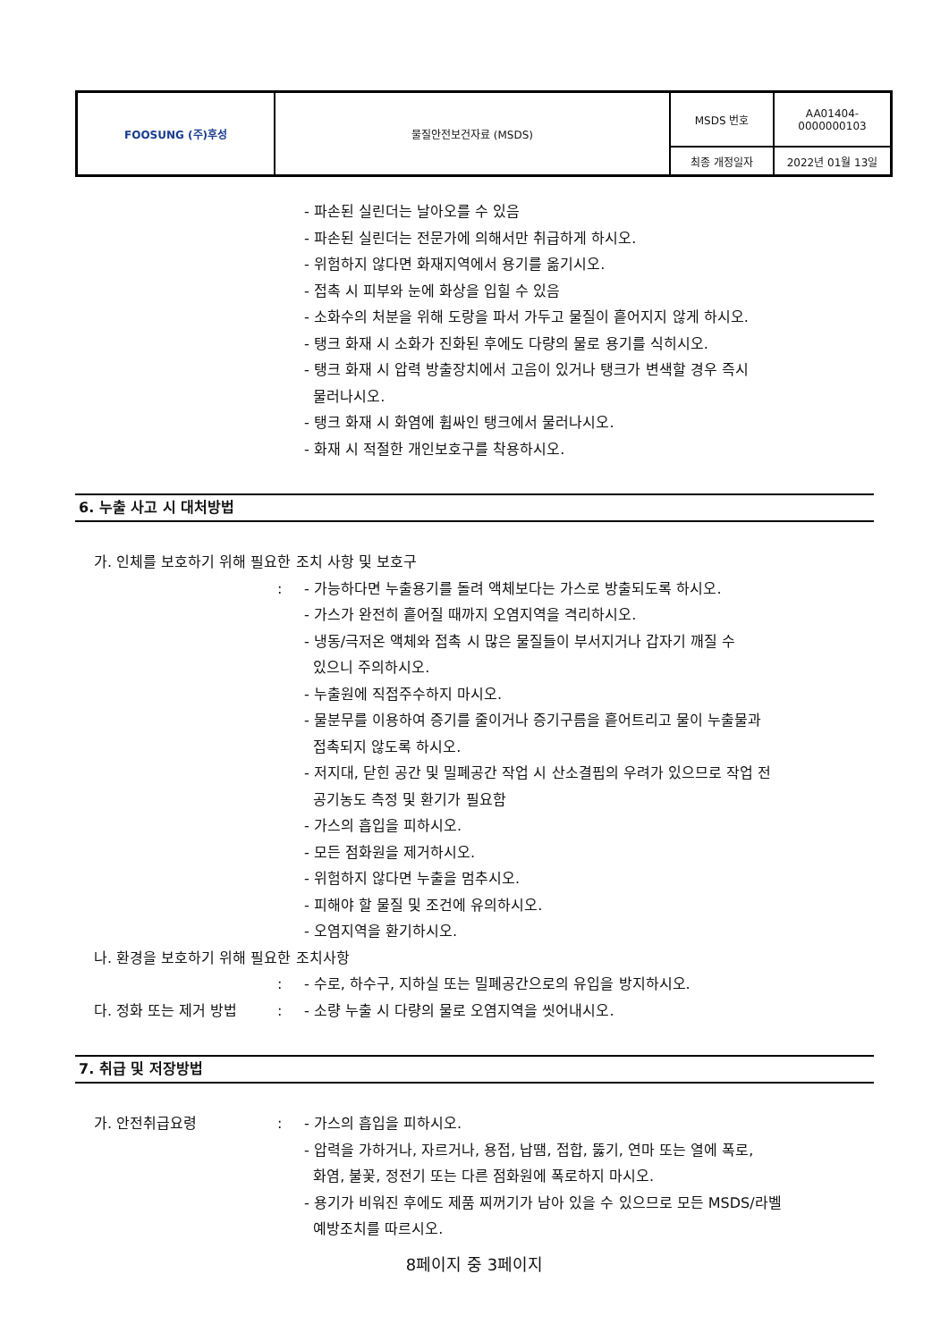| FOOSUNG (주)후성 | 물질안전보건자료 (MSDS) | MSDS 번호 | AA01404- 0000000103 |
| | | 최종 개정일자 | 2022년 01월 13일 |
- 파손된 실린더는 날아오를 수 있음
- 파손된 실린더는 전문가에 의해서만 취급하게 하시오.
- 위험하지 않다면 화재지역에서 용기를 옮기시오.
- 접촉 시 피부와 눈에 화상을 입힐 수 있음
- 소화수의 처분을 위해 도랑을 파서 가두고 물질이 흩어지지 않게 하시오.
- 탱크 화재 시 소화가 진화된 후에도 다량의 물로 용기를 식히시오.
- 탱크 화재 시 압력 방출장치에서 고음이 있거나 탱크가 변색할 경우 즉시
물러나시오.
- 탱크 화재 시 화염에 휩싸인 탱크에서 물러나시오.
- 화재 시 적절한 개인보호구를 착용하시오.
6. 누출 사고 시 대처방법
가. 인체를 보호하기 위해 필요한 조치 사항 및 보호구
: - 가능하다면 누출용기를 돌려 액체보다는 가스로 방출되도록 하시오.
- 가스가 완전히 흩어질 때까지 오염지역을 격리하시오.
- 냉동/극저온 액체와 접촉 시 많은 물질들이 부서지거나 갑자기 깨질 수
있으니 주의하시오.
- 누출원에 직접주수하지 마시오.
- 물분무를 이용하여 증기를 줄이거나 증기구름을 흩어트리고 물이 누출물과
접촉되지 않도록 하시오.
- 저지대, 닫힌 공간 및 밀폐공간 작업 시 산소결핍의 우려가 있으므로 작업 전
공기농도 측정 및 환기가 필요함
- 가스의 흡입을 피하시오.
- 모든 점화원을 제거하시오.
- 위험하지 않다면 누출을 멈추시오.
- 피해야 할 물질 및 조건에 유의하시오.
- 오염지역을 환기하시오.
나. 환경을 보호하기 위해 필요한 조치사항
: - 수로, 하수구, 지하실 또는 밀폐공간으로의 유입을 방지하시오.
다. 정화 또는 제거 방법: - 소량 누출 시 다량의 물로 오염지역을 씻어내시오.
7. 취급 및 저장방법
가. 안전취급요령: - 가스의 흡입을 피하시오.
- 압력을 가하거나, 자르거나, 용접, 납땜, 접합, 뚫기, 연마 또는 열에 폭로,
화염, 불꽃, 정전기 또는 다른 점화원에 폭로하지 마시오.
- 용기가 비워진 후에도 제품 찌꺼기가 남아 있을 수 있으므로 모든 MSDS/라벨
예방조치를 따르시오.
8페이지 중 3페이지